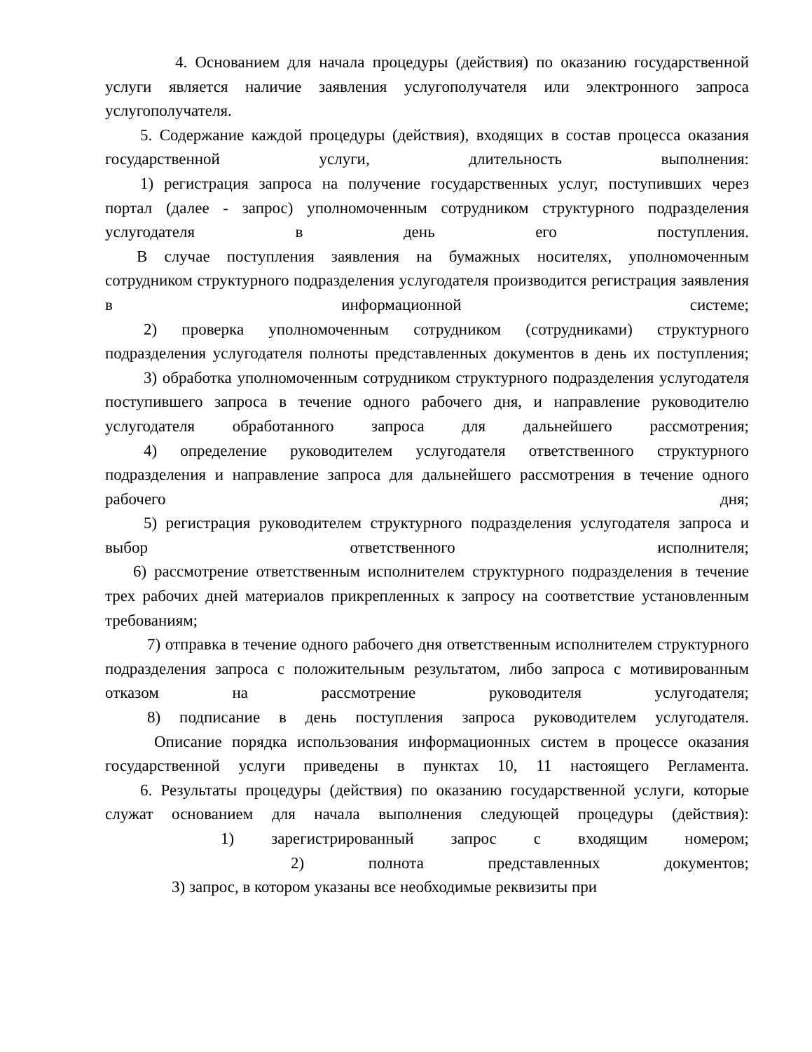4. Основанием для начала процедуры (действия) по оказанию государственной услуги является наличие заявления услугополучателя или электронного запроса услугополучателя.
5. Содержание каждой процедуры (действия), входящих в состав процесса оказания государственной услуги, длительность выполнения:
1) регистрация запроса на получение государственных услуг, поступивших через портал (далее - запрос) уполномоченным сотрудником структурного подразделения услугодателя в день его поступления.
В случае поступления заявления на бумажных носителях, уполномоченным сотрудником структурного подразделения услугодателя производится регистрация заявления в информационной системе;
2) проверка уполномоченным сотрудником (сотрудниками) структурного подразделения услугодателя полноты представленных документов в день их поступления;
3) обработка уполномоченным сотрудником структурного подразделения услугодателя поступившего запроса в течение одного рабочего дня, и направление руководителю услугодателя обработанного запроса для дальнейшего рассмотрения;
4) определение руководителем услугодателя ответственного структурного подразделения и направление запроса для дальнейшего рассмотрения в течение одного рабочего дня;
5) регистрация руководителем структурного подразделения услугодателя запроса и выбор ответственного исполнителя;
6) рассмотрение ответственным исполнителем структурного подразделения в течение трех рабочих дней материалов прикрепленных к запросу на соответствие установленным требованиям;
7) отправка в течение одного рабочего дня ответственным исполнителем структурного подразделения запроса с положительным результатом, либо запроса с мотивированным отказом на рассмотрение руководителя услугодателя;
8) подписание в день поступления запроса руководителем услугодателя.
Описание порядка использования информационных систем в процессе оказания государственной услуги приведены в пунктах 10, 11 настоящего Регламента.
6. Результаты процедуры (действия) по оказанию государственной услуги, которые служат основанием для начала выполнения следующей процедуры (действия):
1) зарегистрированный запрос с входящим номером;
2) полнота представленных документов;
3) запрос, в котором указаны все необходимые реквизиты при